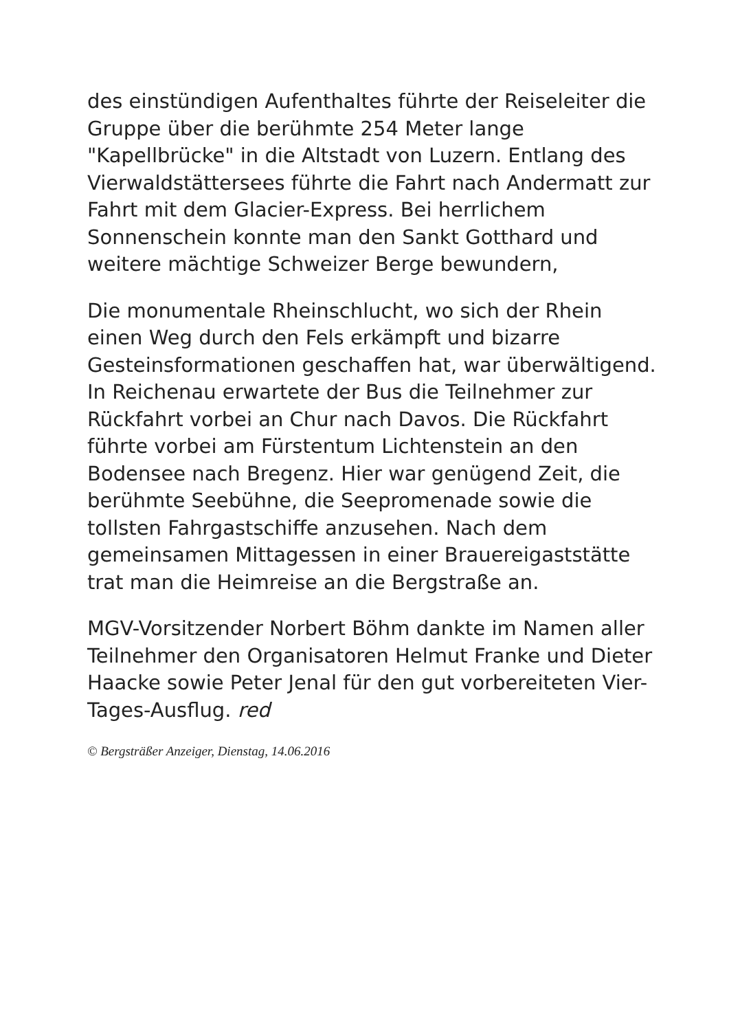des einstündigen Aufenthaltes führte der Reiseleiter die Gruppe über die berühmte 254 Meter lange "Kapellbrücke" in die Altstadt von Luzern. Entlang des Vierwaldstättersees führte die Fahrt nach Andermatt zur Fahrt mit dem Glacier-Express. Bei herrlichem Sonnenschein konnte man den Sankt Gotthard und weitere mächtige Schweizer Berge bewundern,
Die monumentale Rheinschlucht, wo sich der Rhein einen Weg durch den Fels erkämpft und bizarre Gesteinsformationen geschaffen hat, war überwältigend. In Reichenau erwartete der Bus die Teilnehmer zur Rückfahrt vorbei an Chur nach Davos. Die Rückfahrt führte vorbei am Fürstentum Lichtenstein an den Bodensee nach Bregenz. Hier war genügend Zeit, die berühmte Seebühne, die Seepromenade sowie die tollsten Fahrgastschiffe anzusehen. Nach dem gemeinsamen Mittagessen in einer Brauereigaststätte trat man die Heimreise an die Bergstraße an.
MGV-Vorsitzender Norbert Böhm dankte im Namen aller Teilnehmer den Organisatoren Helmut Franke und Dieter Haacke sowie Peter Jenal für den gut vorbereiteten Vier-Tages-Ausflug. red
© Bergsträßer Anzeiger, Dienstag, 14.06.2016